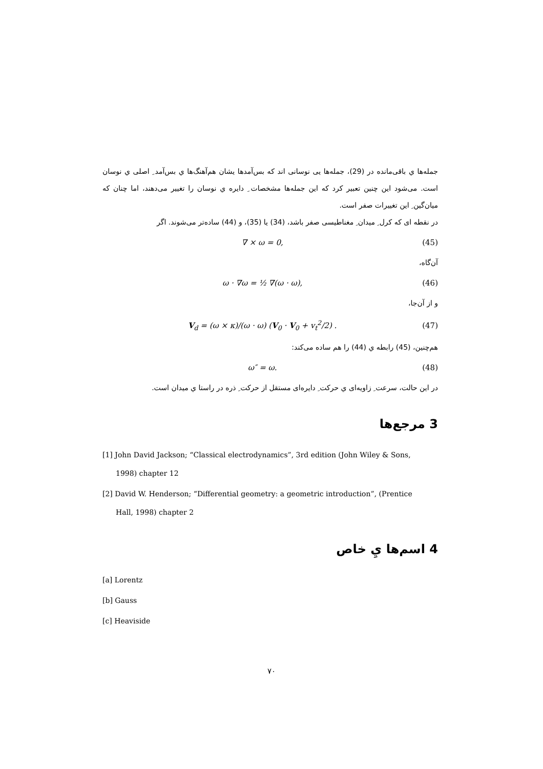جمله‌ها ي باقی‌مانده در (29)، جمله‌ها یی نوسانی اند که بس‌آمدها یشان هم‌آهنگ‌ها ي بس‌آمد ِ اصلی ي نوسان است. می‌شود این چنین تعبیر کرد که این جمله‌ها مشخصات ِ دایره ي نوسان را تغییر می‌دهند، اما چنان که میان‌گین ِ این تغییرات صفر است.
در نقطه ای که کرل ِ میدان ِ مغناطیسی صفر باشد، (34) یا (35)، و (44) ساده‌تر می‌شوند. اگر
∇ × ω = 0, (45)
آن‌گاه،
ω · ∇ω = ½ ∇(ω · ω), (46)
و از آن‌جا،
V<sub>d</sub> = (ω × κ)/(ω · ω) (V<sub>0</sub> · V<sub>0</sub> + v<sub>t</sub><sup>2</sup>/2) . (47)
هم‌چنین، (45) رابطه ي (44) را هم ساده می‌کند:
ω″ = ω. (48)
در این حالت، سرعت ِ زاویه‌ای ي حرکت ِ دایره‌ای مستقل از حرکت ِ ذره در راستا ي میدان است.
3 مرجع‌ها
[1] John David Jackson; “Classical electrodynamics”, 3rd edition (John Wiley & Sons,
1998) chapter 12
[2] David W. Henderson; “Differential geometry: a geometric introduction”, (Prentice
Hall, 1998) chapter 2
4 اسم‌ها يِ خاص
[a] Lorentz
[b] Gauss
[c] Heaviside
۷۰